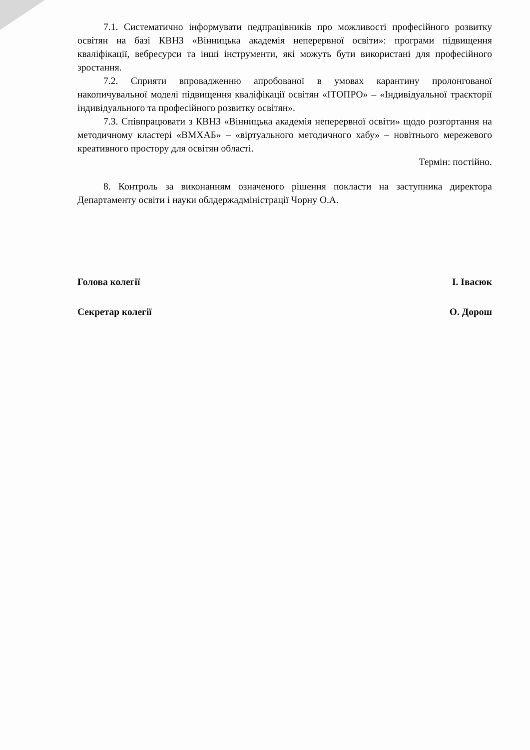7.1. Систематично інформувати педпрацівників про можливості професійного розвитку освітян на базі КВНЗ «Вінницька академія неперервної освіти»: програми підвищення кваліфікації, вебресурси та інші інструменти, які можуть бути використані для професійного зростання.
7.2. Сприяти впровадженню апробованої в умовах карантину пролонгованої накопичувальної моделі підвищення кваліфікації освітян «ІТОПРО» – «Індивідуальної траєкторії індивідуального та професійного розвитку освітян».
7.3. Співпрацювати з КВНЗ «Вінницька академія неперервної освіти» щодо розгортання на методичному кластері «ВМХАБ» – «віртуального методичного хабу» – новітнього мережевого креативного простору для освітян області.
Термін: постійно.
8. Контроль за виконанням означеного рішення покласти на заступника директора Департаменту освіти і науки облдержадміністрації Чорну О.А.
Голова колегії І. Івасюк
Секретар колегії О. Дорош